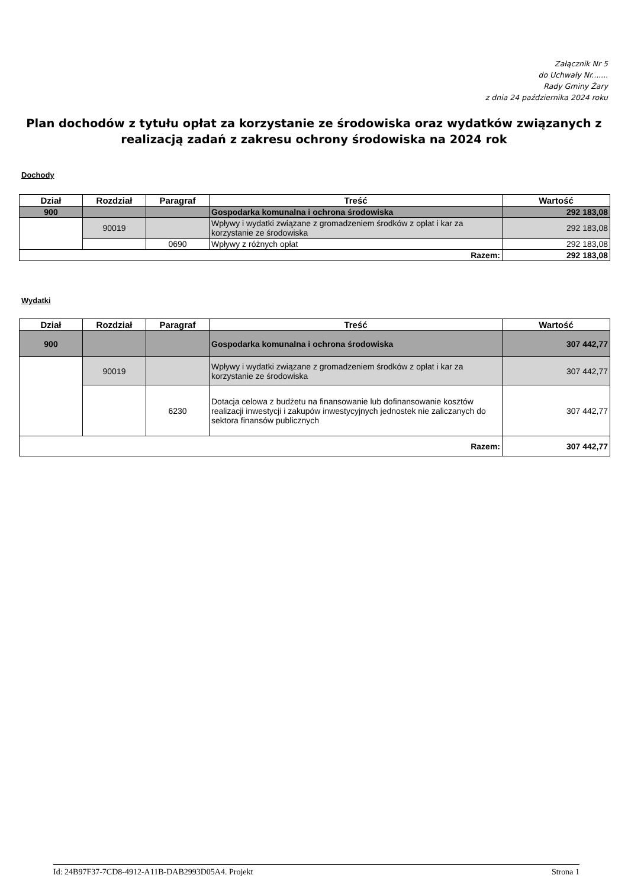Załącznik Nr 5
do Uchwały Nr.......
Rady Gminy Żary
z dnia 24 października 2024 roku
Plan dochodów z tytułu opłat za korzystanie ze środowiska oraz wydatków związanych z realizacją zadań z zakresu ochrony środowiska na 2024 rok
Dochody
| Dział | Rozdział | Paragraf | Treść | Wartość |
| --- | --- | --- | --- | --- |
| 900 | | | Gospodarka komunalna i ochrona środowiska | 292 183,08 |
| | 90019 | | Wpływy i wydatki związane z gromadzeniem środków z opłat i kar za korzystanie ze środowiska | 292 183,08 |
| | | 0690 | Wpływy z różnych opłat | 292 183,08 |
| Razem: | | | | 292 183,08 |
Wydatki
| Dział | Rozdział | Paragraf | Treść | Wartość |
| --- | --- | --- | --- | --- |
| 900 | | | Gospodarka komunalna i ochrona środowiska | 307 442,77 |
| | 90019 | | Wpływy i wydatki związane z gromadzeniem środków z opłat i kar za korzystanie ze środowiska | 307 442,77 |
| | | 6230 | Dotacja celowa z budżetu na finansowanie lub dofinansowanie kosztów realizacji inwestycji i zakupów inwestycyjnych jednostek nie zaliczanych do sektora finansów publicznych | 307 442,77 |
| Razem: | | | | 307 442,77 |
Id: 24B97F37-7CD8-4912-A11B-DAB2993D05A4. Projekt Strona 1